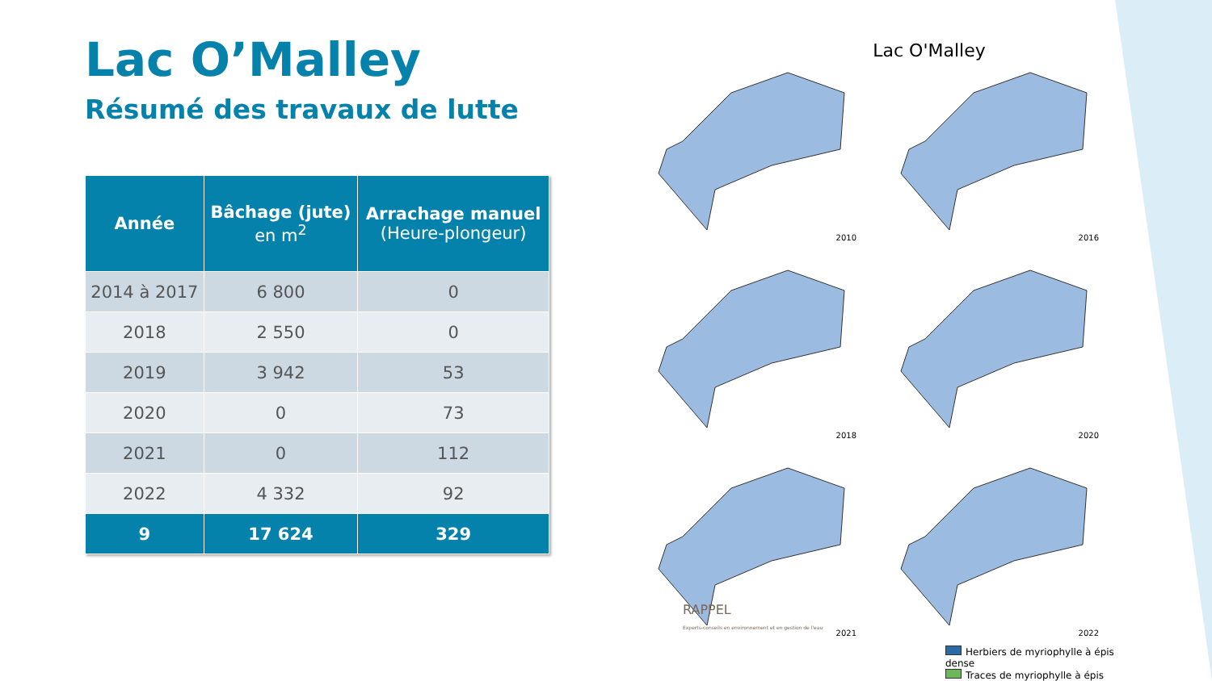Lac O’Malley
Résumé des travaux de lutte
| Année | Bâchage (jute) en m<sup>2</sup> | Arrachage manuel (Heure-plongeur) |
| --- | --- | --- |
| 2014 à 2017 | 6 800 | 0 |
| 2018 | 2 550 | 0 |
| 2019 | 3 942 | 53 |
| 2020 | 0 | 73 |
| 2021 | 0 | 112 |
| 2022 | 4 332 | 92 |
| 9 | 17 624 | 329 |
Lac O'Malley
2010
2016
2018
2020
2021
2022
Herbiers de myriophylle à épis dense
Traces de myriophylle à épis
RAPPEL
Experts-conseils en environnement et en gestion de l'eau